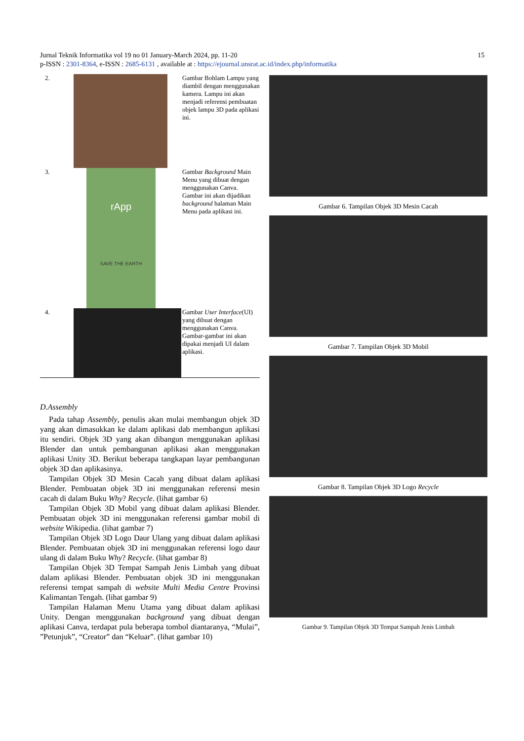Jurnal Teknik Informatika vol 19 no 01 January-March 2024, pp. 11-20 15
p-ISSN : 2301-8364, e-ISSN : 2685-6131 , available at : https://ejournal.unsrat.ac.id/index.php/informatika
| 2. | | Gambar Bohlam Lampu yang diambil dengan menggunakan kamera. Lampu ini akan menjadi referensi pembuatan objek lampu 3D pada aplikasi ini. |
| 3. | rApp SAVE THE EARTH | Gambar Background Main Menu yang dibuat dengan menggunakan Canva. Gambar ini akan dijadikan background halaman Main Menu pada aplikasi ini. |
| 4. | | Gambar User Interface (UI) yang dibuat dengan menggunakan Canva. Gambar-gambar ini akan dipakai menjadi UI dalam aplikasi. |
D.Assembly
Pada tahap Assembly, penulis akan mulai membangun objek 3D yang akan dimasukkan ke dalam aplikasi dab membangun aplikasi itu sendiri. Objek 3D yang akan dibangun menggunakan aplikasi Blender dan untuk pembangunan aplikasi akan menggunakan aplikasi Unity 3D. Berikut beberapa tangkapan layar pembangunan objek 3D dan aplikasinya.
Tampilan Objek 3D Mesin Cacah yang dibuat dalam aplikasi Blender. Pembuatan objek 3D ini menggunakan referensi mesin cacah di dalam Buku Why? Recycle. (lihat gambar 6)
Tampilan Objek 3D Mobil yang dibuat dalam aplikasi Blender. Pembuatan objek 3D ini menggunakan referensi gambar mobil di website Wikipedia. (lihat gambar 7)
Tampilan Objek 3D Logo Daur Ulang yang dibuat dalam aplikasi Blender. Pembuatan objek 3D ini menggunakan referensi logo daur ulang di dalam Buku Why? Recycle. (lihat gambar 8)
Tampilan Objek 3D Tempat Sampah Jenis Limbah yang dibuat dalam aplikasi Blender. Pembuatan objek 3D ini menggunakan referensi tempat sampah di website Multi Media Centre Provinsi Kalimantan Tengah. (lihat gambar 9)
Tampilan Halaman Menu Utama yang dibuat dalam aplikasi Unity. Dengan menggunakan background yang dibuat dengan aplikasi Canva, terdapat pula beberapa tombol diantaranya, “Mulai”, ”Petunjuk”, “Creator” dan “Keluar”. (lihat gambar 10)
Gambar 6. Tampilan Objek 3D Mesin Cacah
Gambar 7. Tampilan Objek 3D Mobil
Gambar 8. Tampilan Objek 3D Logo Recycle
Gambar 9. Tampilan Objek 3D Tempat Sampah Jenis Limbah